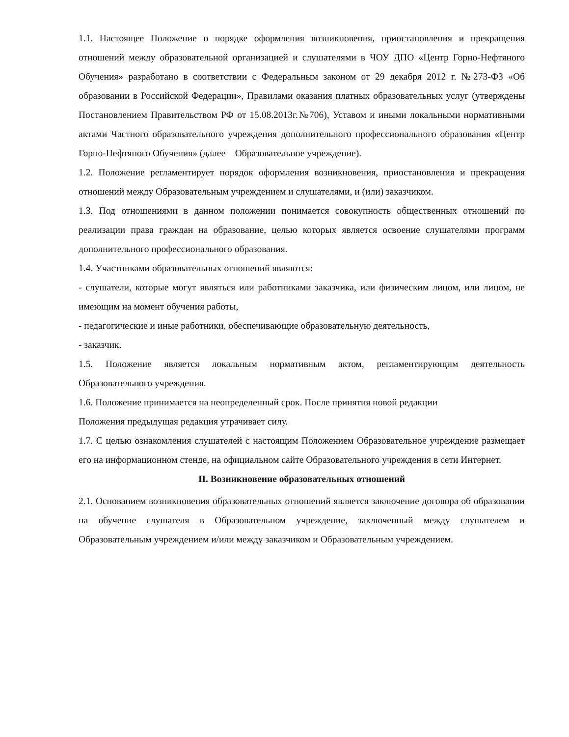1.1. Настоящее Положение о порядке оформления возникновения, приостановления и прекращения отношений между образовательной организацией и слушателями в ЧОУ ДПО «Центр Горно-Нефтяного Обучения» разработано в соответствии с Федеральным законом от 29 декабря 2012 г. №273-ФЗ «Об образовании в Российской Федерации», Правилами оказания платных образовательных услуг (утверждены Постановлением Правительством РФ от 15.08.2013г.№706), Уставом и иными локальными нормативными актами Частного образовательного учреждения дополнительного профессионального образования «Центр Горно-Нефтяного Обучения» (далее – Образовательное учреждение).
1.2. Положение регламентирует порядок оформления возникновения, приостановления и прекращения отношений между Образовательным учреждением и слушателями, и (или) заказчиком.
1.3. Под отношениями в данном положении понимается совокупность общественных отношений по реализации права граждан на образование, целью которых является освоение слушателями программ дополнительного профессионального образования.
1.4. Участниками образовательных отношений являются:
- слушатели, которые могут являться или работниками заказчика, или физическим лицом, или лицом, не имеющим на момент обучения работы,
- педагогические и иные работники, обеспечивающие образовательную деятельность,
- заказчик.
1.5. Положение является локальным нормативным актом, регламентирующим деятельность Образовательного учреждения.
1.6. Положение принимается на неопределенный срок. После принятия новой редакции
Положения предыдущая редакция утрачивает силу.
1.7. С целью ознакомления слушателей с настоящим Положением Образовательное учреждение размещает его на информационном стенде, на официальном сайте Образовательного учреждения в сети Интернет.
II. Возникновение образовательных отношений
2.1. Основанием возникновения образовательных отношений является заключение договора об образовании на обучение слушателя в Образовательном учреждение, заключенный между слушателем и Образовательным учреждением и/или между заказчиком и Образовательным учреждением.